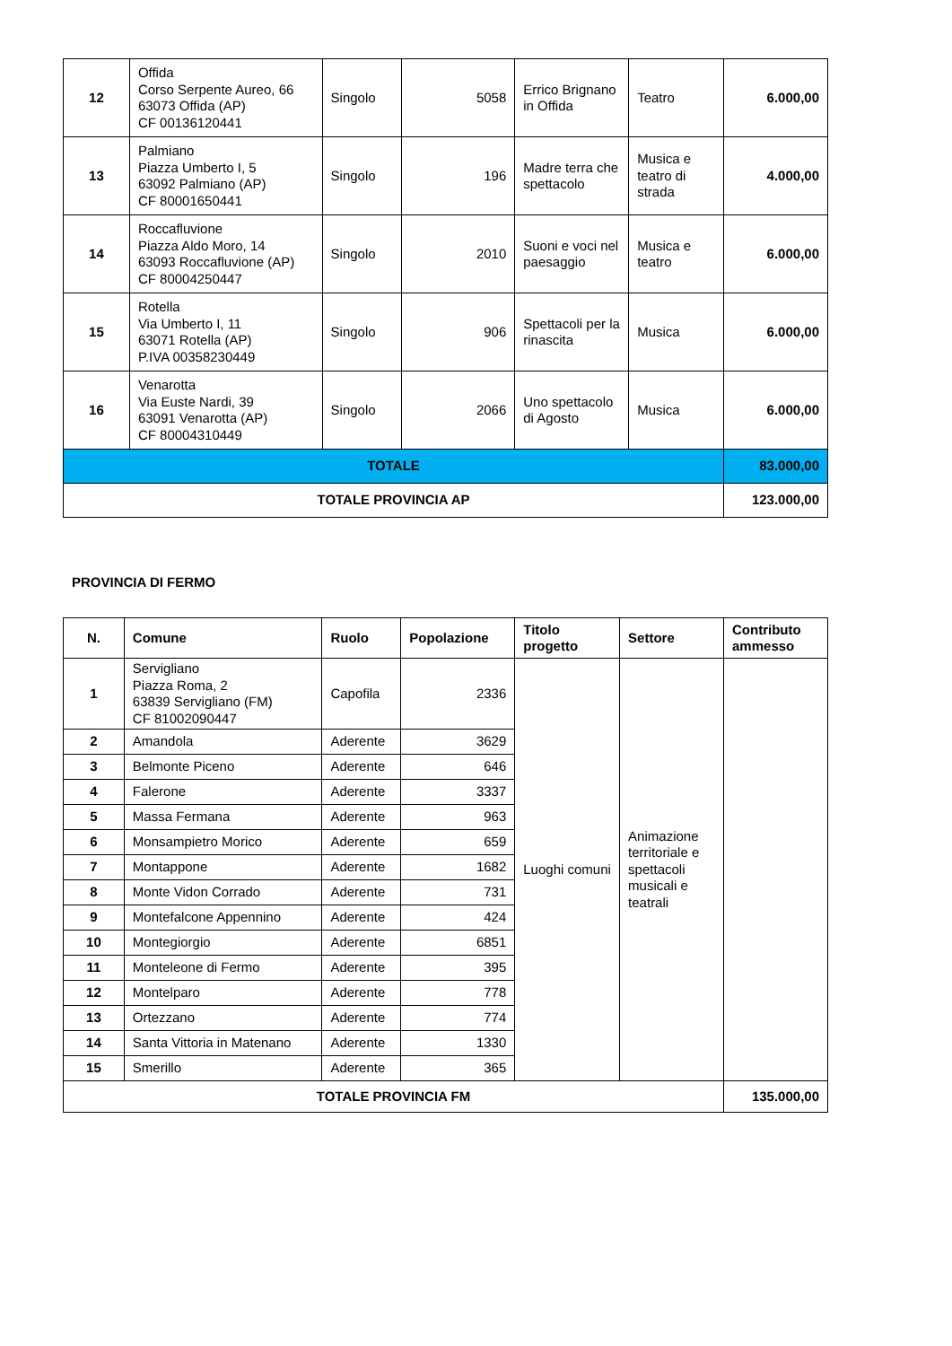| 12 | Offida Corso Serpente Aureo, 66 63073 Offida (AP) CF 00136120441 | Singolo | 5058 | Errico Brignano in Offida | Teatro | 6.000,00 |
| 13 | Palmiano Piazza Umberto I, 5 63092 Palmiano (AP) CF 80001650441 | Singolo | 196 | Madre terra che spettacolo | Musica e teatro di strada | 4.000,00 |
| 14 | Roccafluvione Piazza Aldo Moro, 14 63093 Roccafluvione (AP) CF 80004250447 | Singolo | 2010 | Suoni e voci nel paesaggio | Musica e teatro | 6.000,00 |
| 15 | Rotella Via Umberto I, 11 63071 Rotella (AP) P.IVA 00358230449 | Singolo | 906 | Spettacoli per la rinascita | Musica | 6.000,00 |
| 16 | Venarotta Via Euste Nardi, 39 63091 Venarotta (AP) CF 80004310449 | Singolo | 2066 | Uno spettacolo di Agosto | Musica | 6.000,00 |
| TOTALE | | | | | | 83.000,00 |
| TOTALE PROVINCIA AP | | | | | | 123.000,00 |
PROVINCIA DI FERMO
| N. | Comune | Ruolo | Popolazione | Titolo progetto | Settore | Contributo ammesso |
| --- | --- | --- | --- | --- | --- | --- |
| 1 | Servigliano Piazza Roma, 2 63839 Servigliano (FM) CF 81002090447 | Capofila | 2336 | Luoghi comuni | Animazione territoriale e spettacoli musicali e teatrali | |
| 2 | Amandola | Aderente | 3629 | | | |
| 3 | Belmonte Piceno | Aderente | 646 | | | |
| 4 | Falerone | Aderente | 3337 | | | |
| 5 | Massa Fermana | Aderente | 963 | | | |
| 6 | Monsampietro Morico | Aderente | 659 | | | |
| 7 | Montappone | Aderente | 1682 | | | |
| 8 | Monte Vidon Corrado | Aderente | 731 | | | |
| 9 | Montefalcone Appennino | Aderente | 424 | | | |
| 10 | Montegiorgio | Aderente | 6851 | | | |
| 11 | Monteleone di Fermo | Aderente | 395 | | | |
| 12 | Montelparo | Aderente | 778 | | | |
| 13 | Ortezzano | Aderente | 774 | | | |
| 14 | Santa Vittoria in Matenano | Aderente | 1330 | | | |
| 15 | Smerillo | Aderente | 365 | | | |
| TOTALE PROVINCIA FM | | | | | | 135.000,00 |